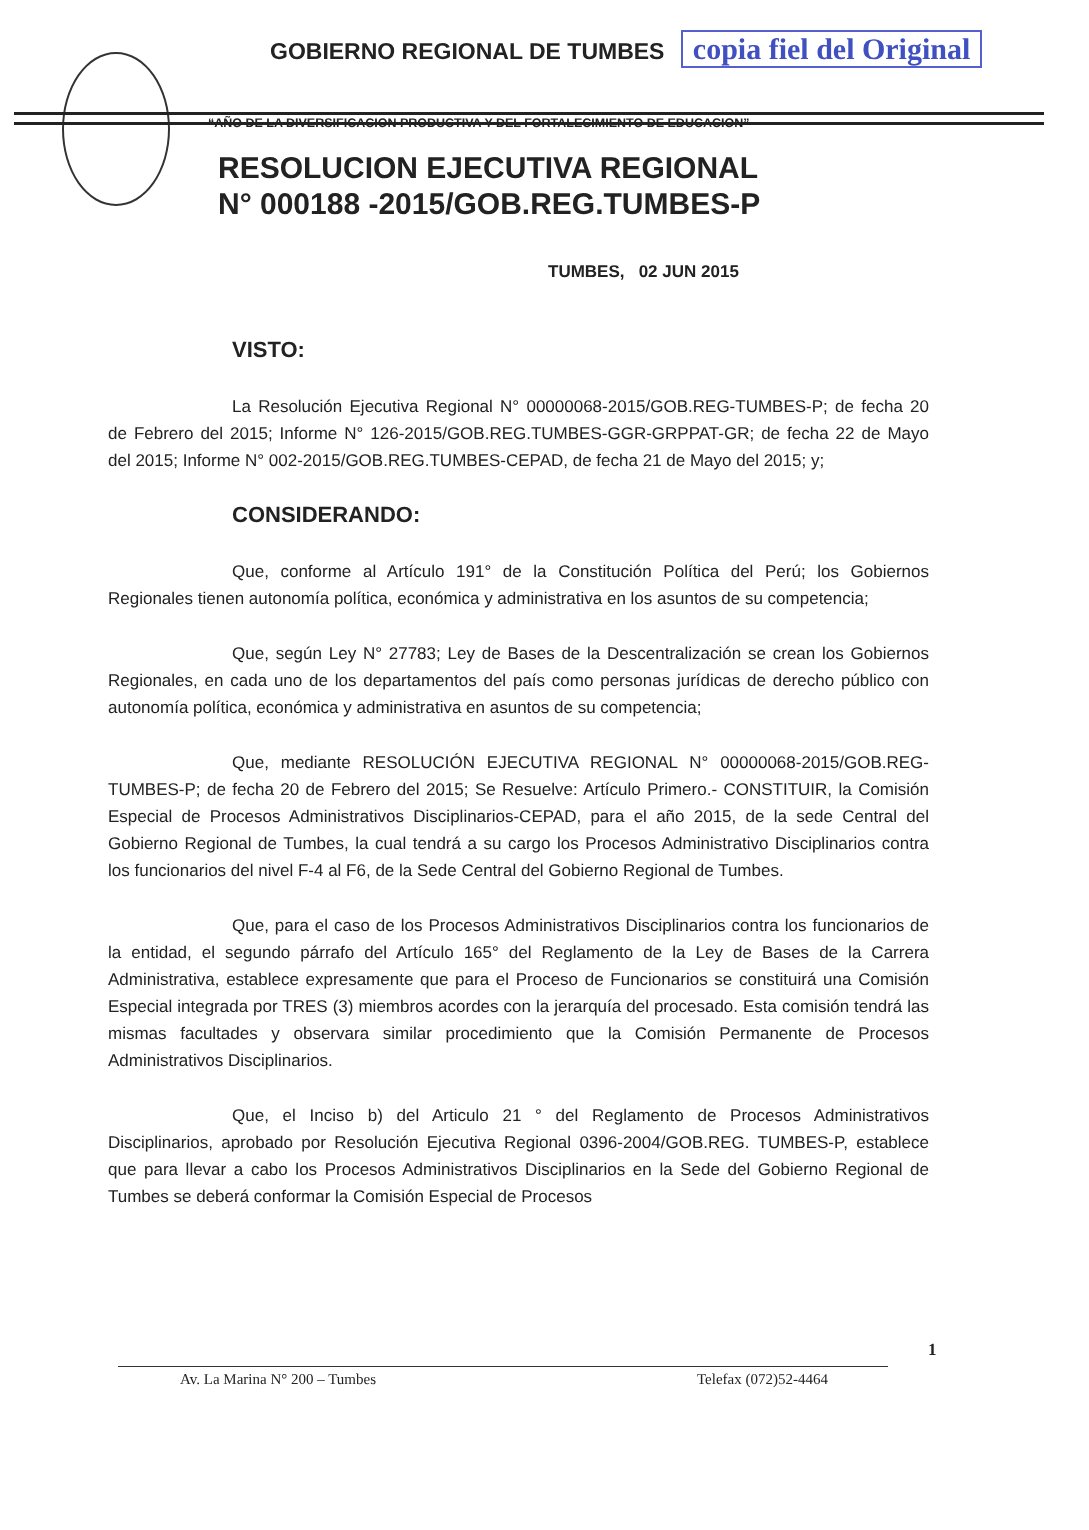GOBIERNO REGIONAL DE TUMBES copia fiel del Original
“AÑO DE LA DIVERSIFICACION PRODUCTIVA Y DEL FORTALECIMIENTO DE EDUCACION”
RESOLUCION EJECUTIVA REGIONAL
N° 000188 -2015/GOB.REG.TUMBES-P
TUMBES, 02 JUN 2015
VISTO:
La Resolución Ejecutiva Regional N° 00000068-2015/GOB.REG-TUMBES-P; de fecha 20 de Febrero del 2015; Informe N° 126-2015/GOB.REG.TUMBES-GGR-GRPPAT-GR; de fecha 22 de Mayo del 2015; Informe N° 002-2015/GOB.REG.TUMBES-CEPAD, de fecha 21 de Mayo del 2015; y;
CONSIDERANDO:
Que, conforme al Artículo 191° de la Constitución Política del Perú; los Gobiernos Regionales tienen autonomía política, económica y administrativa en los asuntos de su competencia;
Que, según Ley N° 27783; Ley de Bases de la Descentralización se crean los Gobiernos Regionales, en cada uno de los departamentos del país como personas jurídicas de derecho público con autonomía política, económica y administrativa en asuntos de su competencia;
Que, mediante RESOLUCIÓN EJECUTIVA REGIONAL N° 00000068-2015/GOB.REG-TUMBES-P; de fecha 20 de Febrero del 2015; Se Resuelve: Artículo Primero.- CONSTITUIR, la Comisión Especial de Procesos Administrativos Disciplinarios-CEPAD, para el año 2015, de la sede Central del Gobierno Regional de Tumbes, la cual tendrá a su cargo los Procesos Administrativo Disciplinarios contra los funcionarios del nivel F-4 al F6, de la Sede Central del Gobierno Regional de Tumbes.
Que, para el caso de los Procesos Administrativos Disciplinarios contra los funcionarios de la entidad, el segundo párrafo del Artículo 165° del Reglamento de la Ley de Bases de la Carrera Administrativa, establece expresamente que para el Proceso de Funcionarios se constituirá una Comisión Especial integrada por TRES (3) miembros acordes con la jerarquía del procesado. Esta comisión tendrá las mismas facultades y observara similar procedimiento que la Comisión Permanente de Procesos Administrativos Disciplinarios.
Que, el Inciso b) del Articulo 21 ° del Reglamento de Procesos Administrativos Disciplinarios, aprobado por Resolución Ejecutiva Regional 0396-2004/GOB.REG. TUMBES-P, establece que para llevar a cabo los Procesos Administrativos Disciplinarios en la Sede del Gobierno Regional de Tumbes se deberá conformar la Comisión Especial de Procesos
1
Av. La Marina N° 200 – Tumbes Telefax (072)52-4464